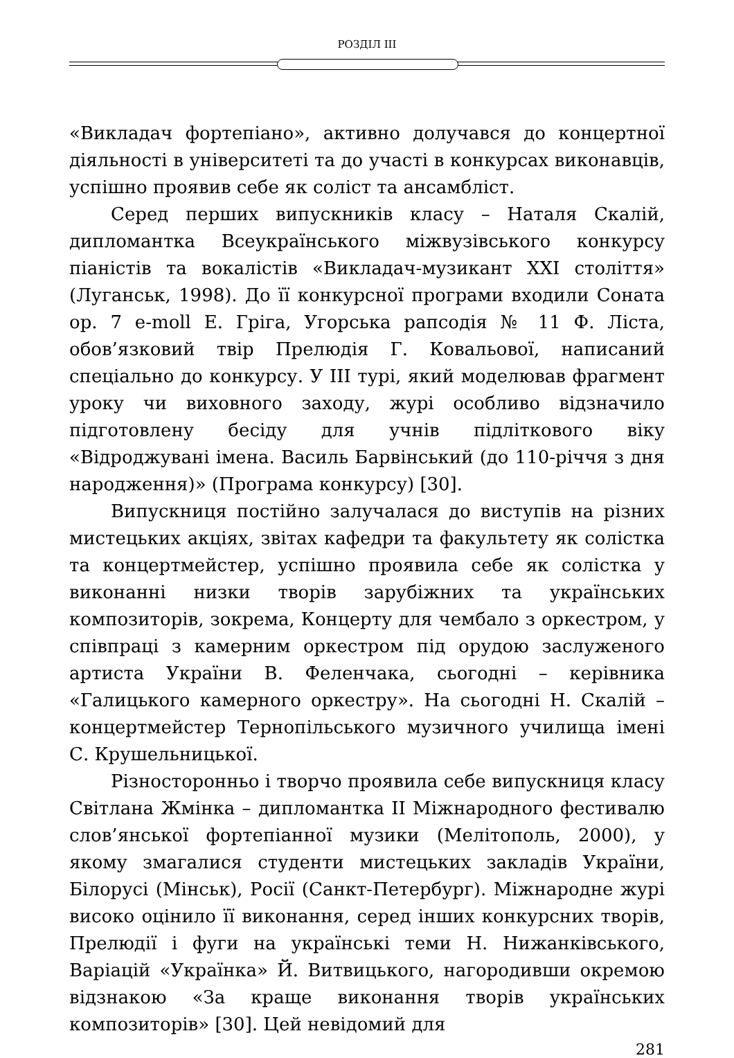РОЗДІЛ ІІІ
«Викладач фортепіано», активно долучався до концертної діяльності в університеті та до участі в конкурсах виконавців, успішно проявив себе як соліст та ансамбліст.
Серед перших випускників класу – Наталя Скалій, дипломантка Всеукраїнського міжвузівського конкурсу піаністів та вокалістів «Викладач-музикант ХХІ століття» (Луганськ, 1998). До її конкурсної програми входили Соната op. 7 e-moll Е. Гріга, Угорська рапсодія № 11 Ф. Ліста, обов’язковий твір Прелюдія Г. Ковальової, написаний спеціально до конкурсу. У ІІІ турі, який моделював фрагмент уроку чи виховного заходу, журі особливо відзначило підготовлену бесіду для учнів підліткового віку «Відроджувані імена. Василь Барвінський (до 110-річчя з дня народження)» (Програма конкурсу) [30].
Випускниця постійно залучалася до виступів на різних мистецьких акціях, звітах кафедри та факультету як солістка та концертмейстер, успішно проявила себе як солістка у виконанні низки творів зарубіжних та українських композиторів, зокрема, Концерту для чембало з оркестром, у співпраці з камерним оркестром під орудою заслуженого артиста України В. Феленчака, сьогодні – керівника «Галицького камерного оркестру». На сьогодні Н. Скалій – концертмейстер Тернопільського музичного училища імені С. Крушельницької.
Різносторонньо і творчо проявила себе випускниця класу Світлана Жмінка – дипломантка ІІ Міжнародного фестивалю слов’янської фортепіанної музики (Мелітополь, 2000), у якому змагалися студенти мистецьких закладів України, Білорусі (Мінськ), Росії (Санкт-Петербург). Міжнародне журі високо оцінило її виконання, серед інших конкурсних творів, Прелюдії і фуги на українські теми Н. Нижанківського, Варіацій «Українка» Й. Витвицького, нагородивши окремою відзнакою «За краще виконання творів українських композиторів» [30]. Цей невідомий для
281